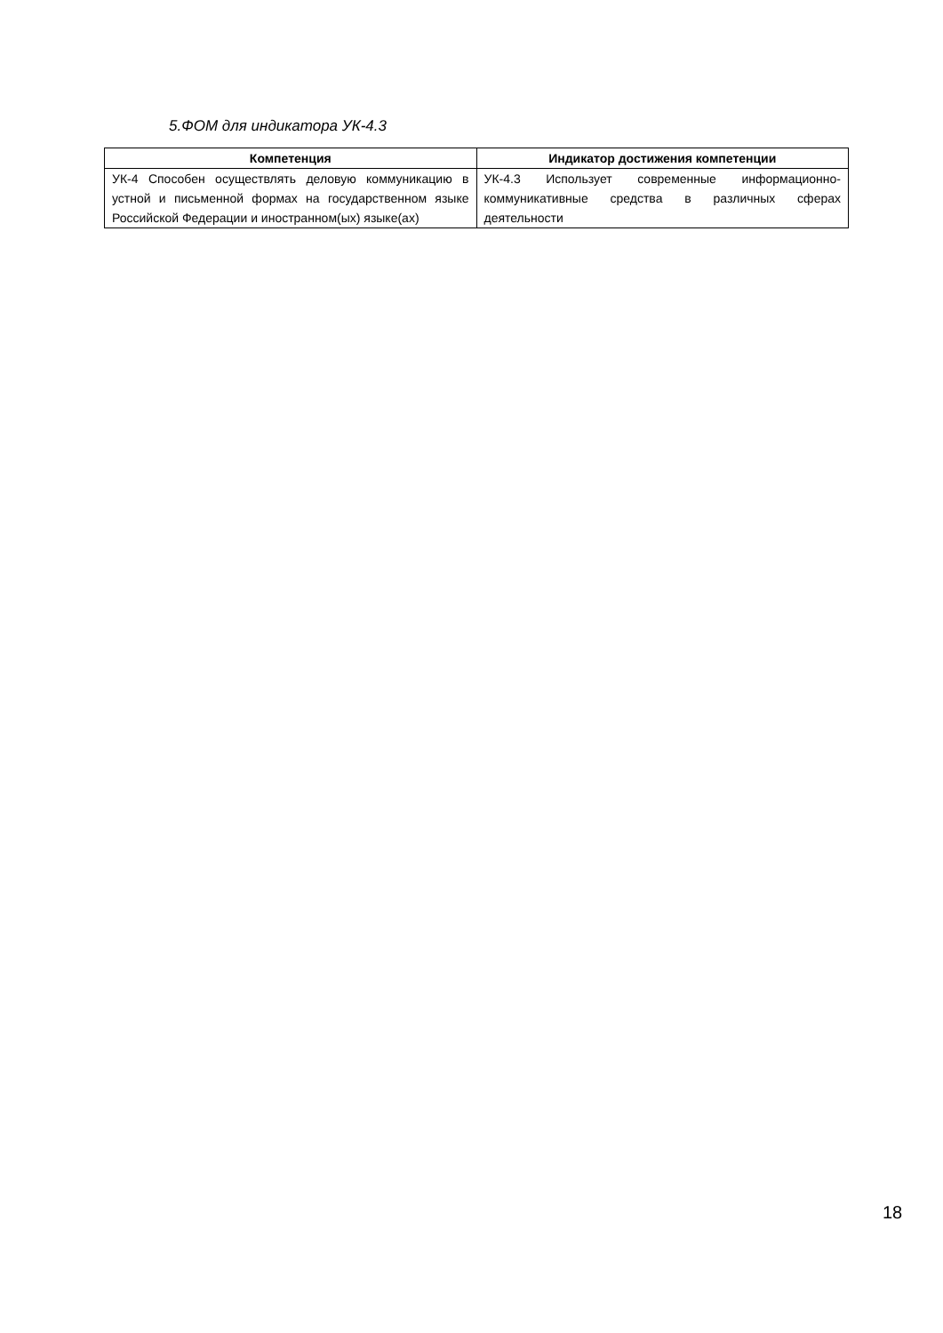5.ФОМ для индикатора УК-4.3
| Компетенция | Индикатор достижения компетенции |
| --- | --- |
| УК-4 Способен осуществлять деловую коммуникацию в устной и письменной формах на государственном языке Российской Федерации и иностранном(ых) языке(ах) | УК-4.3 Использует современные информационно-коммуникативные средства в различных сферах деятельности |
18